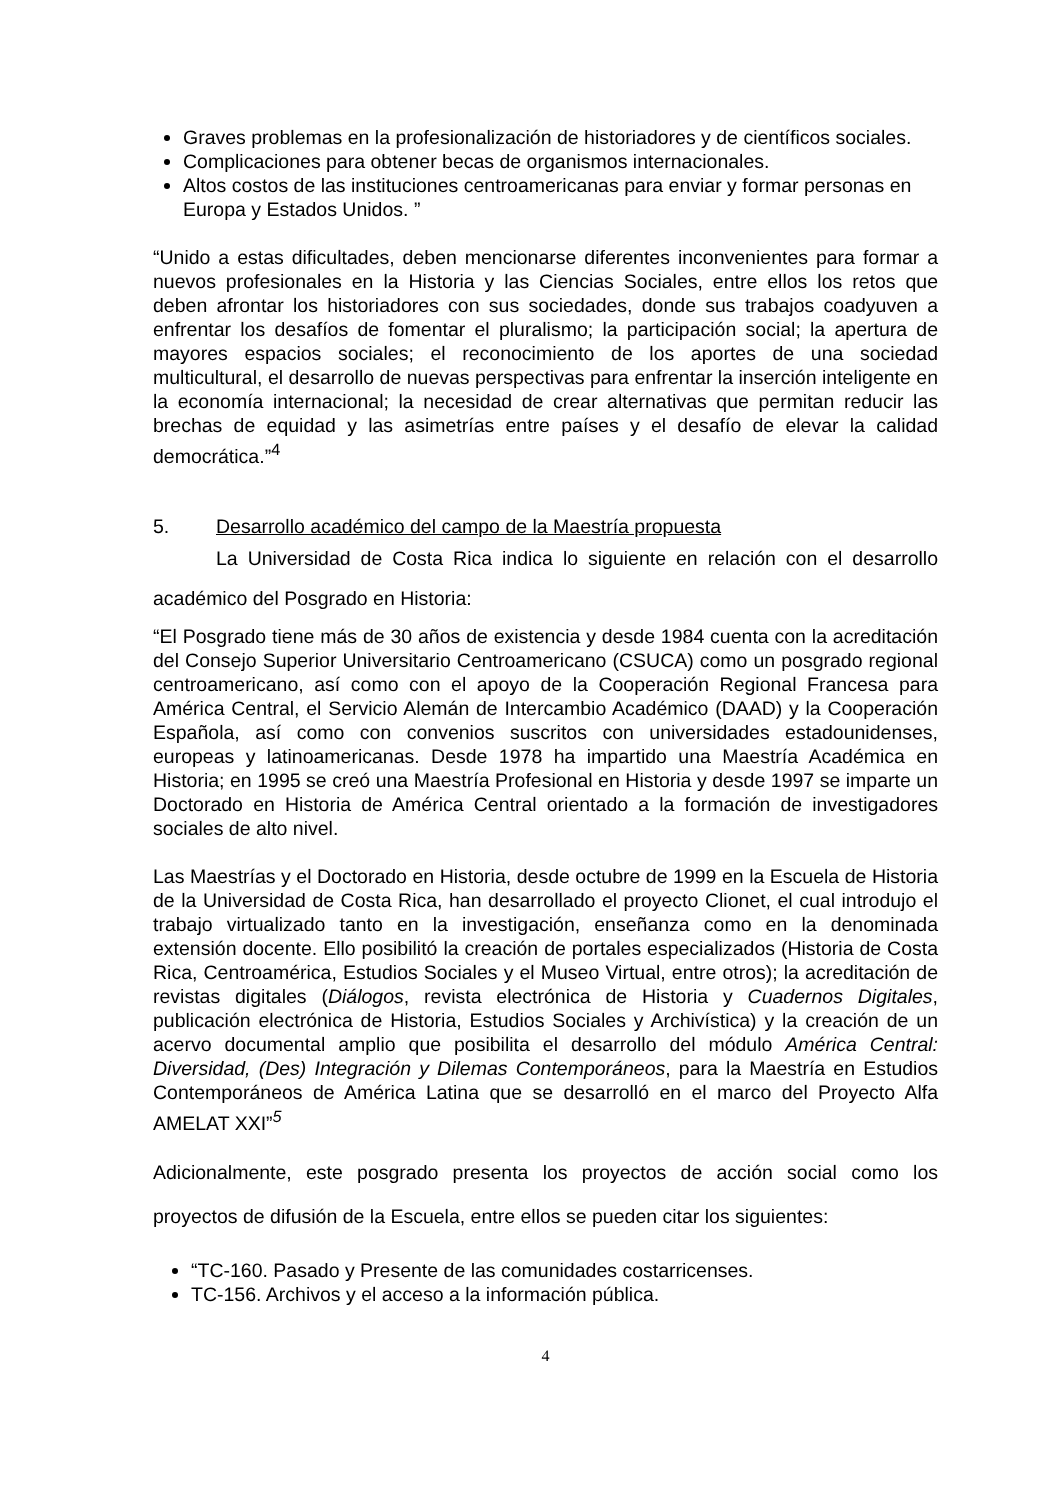Graves problemas en la profesionalización de historiadores y de científicos sociales.
Complicaciones para obtener becas de organismos internacionales.
Altos costos de las instituciones centroamericanas para enviar y formar personas en Europa y Estados Unidos. ”
“Unido a estas dificultades, deben mencionarse diferentes inconvenientes para formar a nuevos profesionales en la Historia y las Ciencias Sociales, entre ellos los retos que deben afrontar los historiadores con sus sociedades, donde sus trabajos coadyuven a enfrentar los desafíos de fomentar el pluralismo; la participación social; la apertura de mayores espacios sociales; el reconocimiento de los aportes de una sociedad multicultural, el desarrollo de nuevas perspectivas para enfrentar la inserción inteligente en la economía internacional; la necesidad de crear alternativas que permitan reducir las brechas de equidad y las asimetrías entre países y el desafío de elevar la calidad democrática.”<sup>4</sup>
5. Desarrollo académico del campo de la Maestría propuesta
La Universidad de Costa Rica indica lo siguiente en relación con el desarrollo académico del Posgrado en Historia:
“El Posgrado tiene más de 30 años de existencia y desde 1984 cuenta con la acreditación del Consejo Superior Universitario Centroamericano (CSUCA) como un posgrado regional centroamericano, así como con el apoyo de la Cooperación Regional Francesa para América Central, el Servicio Alemán de Intercambio Académico (DAAD) y la Cooperación Española, así como con convenios suscritos con universidades estadounidenses, europeas y latinoamericanas. Desde 1978 ha impartido una Maestría Académica en Historia; en 1995 se creó una Maestría Profesional en Historia y desde 1997 se imparte un Doctorado en Historia de América Central orientado a la formación de investigadores sociales de alto nivel.
Las Maestrías y el Doctorado en Historia, desde octubre de 1999 en la Escuela de Historia de la Universidad de Costa Rica, han desarrollado el proyecto Clionet, el cual introdujo el trabajo virtualizado tanto en la investigación, enseñanza como en la denominada extensión docente. Ello posibilitó la creación de portales especializados (Historia de Costa Rica, Centroamérica, Estudios Sociales y el Museo Virtual, entre otros); la acreditación de revistas digitales (Diálogos, revista electrónica de Historia y Cuadernos Digitales, publicación electrónica de Historia, Estudios Sociales y Archivística) y la creación de un acervo documental amplio que posibilita el desarrollo del módulo América Central: Diversidad, (Des) Integración y Dilemas Contemporáneos, para la Maestría en Estudios Contemporáneos de América Latina que se desarrolló en el marco del Proyecto Alfa AMELAT XXI”<sup>5</sup>
Adicionalmente, este posgrado presenta los proyectos de acción social como los proyectos de difusión de la Escuela, entre ellos se pueden citar los siguientes:
“TC-160. Pasado y Presente de las comunidades costarricenses.
TC-156. Archivos y el acceso a la información pública.
4